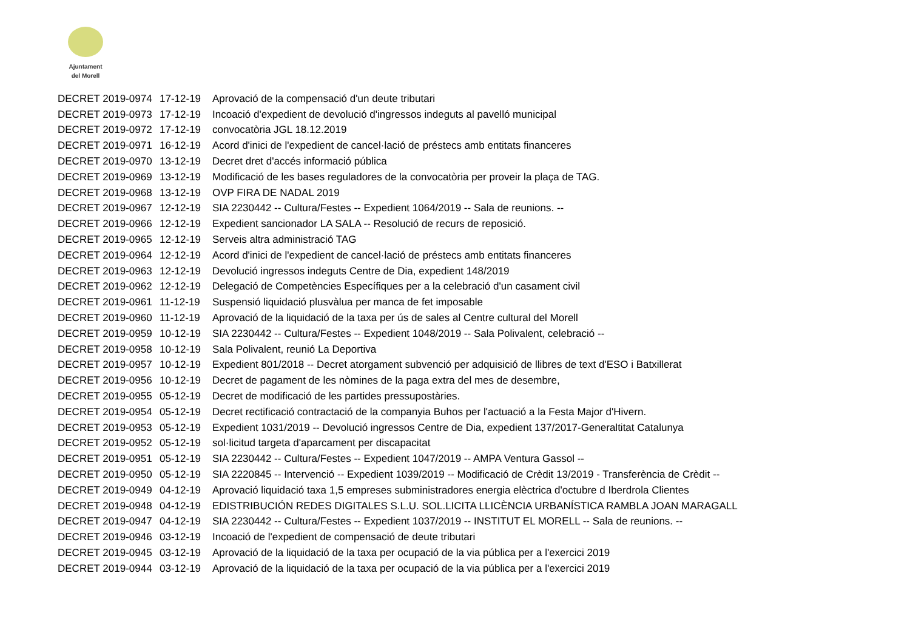Ajuntament
del Morell
| DECRET 2019-0974 | 17-12-19 | Aprovació de la compensació d'un deute tributari |
| DECRET 2019-0973 | 17-12-19 | Incoació d'expedient de devolució d'ingressos indeguts al pavelló municipal |
| DECRET 2019-0972 | 17-12-19 | convocatòria JGL 18.12.2019 |
| DECRET 2019-0971 | 16-12-19 | Acord d'inici de l'expedient de cancel·lació de préstecs amb entitats financeres |
| DECRET 2019-0970 | 13-12-19 | Decret dret d'accés informació pública |
| DECRET 2019-0969 | 13-12-19 | Modificació de les bases reguladores de la convocatòria per proveir la plaça de TAG. |
| DECRET 2019-0968 | 13-12-19 | OVP FIRA DE NADAL 2019 |
| DECRET 2019-0967 | 12-12-19 | SIA 2230442 -- Cultura/Festes -- Expedient 1064/2019 -- Sala de reunions. -- |
| DECRET 2019-0966 | 12-12-19 | Expedient sancionador LA SALA -- Resolució de recurs de reposició. |
| DECRET 2019-0965 | 12-12-19 | Serveis altra administració TAG |
| DECRET 2019-0964 | 12-12-19 | Acord d'inici de l'expedient de cancel·lació de préstecs amb entitats financeres |
| DECRET 2019-0963 | 12-12-19 | Devolució ingressos indeguts Centre de Dia, expedient 148/2019 |
| DECRET 2019-0962 | 12-12-19 | Delegació de Competències Específiques per a la celebració d'un casament civil |
| DECRET 2019-0961 | 11-12-19 | Suspensió liquidació plusvàlua per manca de fet imposable |
| DECRET 2019-0960 | 11-12-19 | Aprovació de la liquidació de la taxa per ús de sales al Centre cultural del Morell |
| DECRET 2019-0959 | 10-12-19 | SIA 2230442 -- Cultura/Festes -- Expedient 1048/2019 -- Sala Polivalent, celebració -- |
| DECRET 2019-0958 | 10-12-19 | Sala Polivalent, reunió La Deportiva |
| DECRET 2019-0957 | 10-12-19 | Expedient 801/2018 -- Decret atorgament subvenció per adquisició de llibres de text d'ESO i Batxillerat |
| DECRET 2019-0956 | 10-12-19 | Decret de pagament de les nòmines de la paga extra del mes de desembre, |
| DECRET 2019-0955 | 05-12-19 | Decret de modificació de les partides pressupostàries. |
| DECRET 2019-0954 | 05-12-19 | Decret rectificació contractació de la companyia Buhos per l'actuació a la Festa Major d'Hivern. |
| DECRET 2019-0953 | 05-12-19 | Expedient 1031/2019 -- Devolució ingressos Centre de Dia, expedient 137/2017-Generaltitat Catalunya |
| DECRET 2019-0952 | 05-12-19 | sol·licitud targeta d'aparcament per discapacitat |
| DECRET 2019-0951 | 05-12-19 | SIA 2230442 -- Cultura/Festes -- Expedient 1047/2019 -- AMPA Ventura Gassol -- |
| DECRET 2019-0950 | 05-12-19 | SIA 2220845 -- Intervenció -- Expedient 1039/2019 -- Modificació de Crèdit 13/2019 - Transferència de Crèdit -- |
| DECRET 2019-0949 | 04-12-19 | Aprovació liquidació taxa 1,5 empreses subministradores energia elèctrica d'octubre d Iberdrola Clientes |
| DECRET 2019-0948 | 04-12-19 | EDISTRIBUCIÓN REDES DIGITALES S.L.U. SOL.LICITA LLICÈNCIA URBANÍSTICA RAMBLA JOAN MARAGALL |
| DECRET 2019-0947 | 04-12-19 | SIA 2230442 -- Cultura/Festes -- Expedient 1037/2019 -- INSTITUT EL MORELL -- Sala de reunions. -- |
| DECRET 2019-0946 | 03-12-19 | Incoació de l'expedient de compensació de deute tributari |
| DECRET 2019-0945 | 03-12-19 | Aprovació de la liquidació de la taxa per ocupació de la via pública per a l'exercici 2019 |
| DECRET 2019-0944 | 03-12-19 | Aprovació de la liquidació de la taxa per ocupació de la via pública per a l'exercici 2019 |